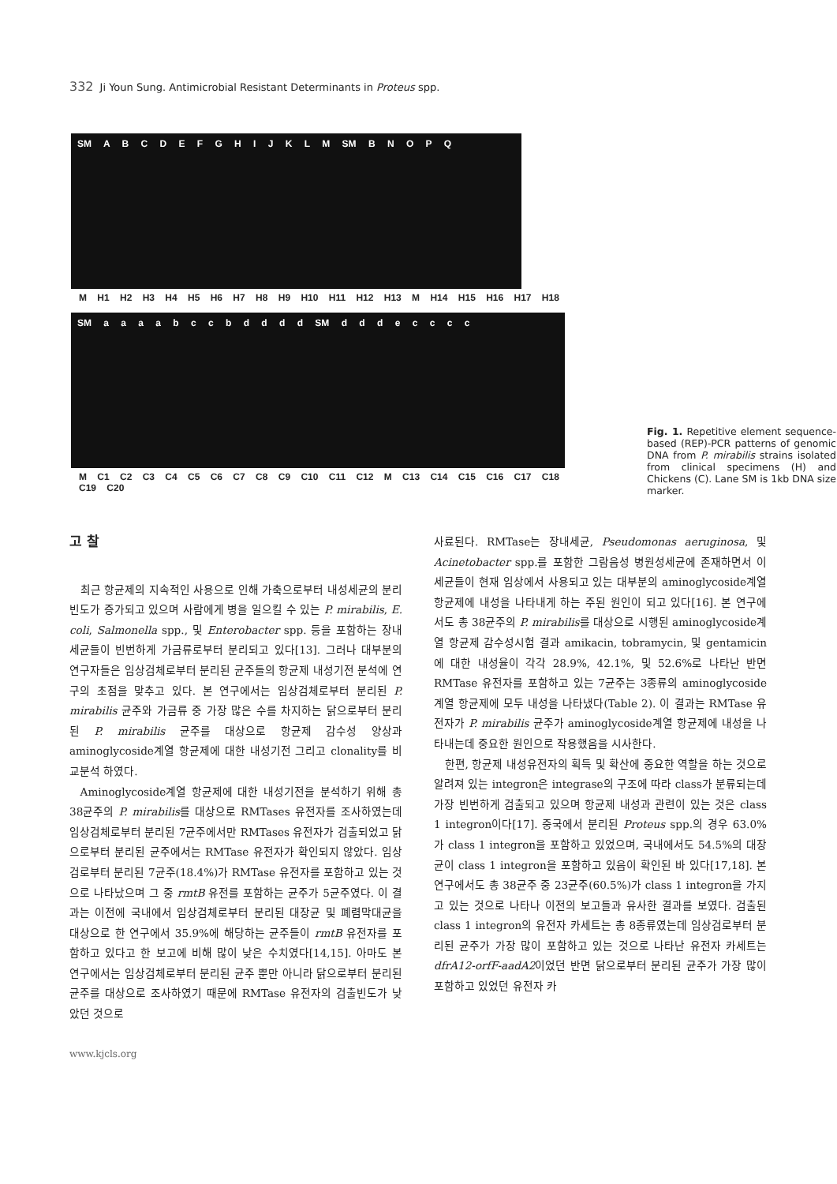332 Ji Youn Sung. Antimicrobial Resistant Determinants in Proteus spp.
SM A B C D E F G H I J K L M SM B N O P Q
M H1 H2 H3 H4 H5 H6 H7 H8 H9 H10 H11 H12 H13 M H14 H15 H16 H17 H18
SM a a a a b c c b d d d d SM d d d e c c c c
M C1 C2 C3 C4 C5 C6 C7 C8 C9 C10 C11 C12 M C13 C14 C15 C16 C17 C18 C19 C20
Fig. 1. Repetitive element sequence-based (REP)-PCR patterns of genomic DNA from P. mirabilis strains isolated from clinical specimens (H) and Chickens (C). Lane SM is 1kb DNA size marker.
고 찰
최근 항균제의 지속적인 사용으로 인해 가축으로부터 내성세균의 분리빈도가 증가되고 있으며 사람에게 병을 일으킬 수 있는 P. mirabilis, E. coli, Salmonella spp., 및 Enterobacter spp. 등을 포함하는 장내세균들이 빈번하게 가금류로부터 분리되고 있다[13]. 그러나 대부분의 연구자들은 임상검체로부터 분리된 균주들의 항균제 내성기전 분석에 연구의 초점을 맞추고 있다. 본 연구에서는 임상검체로부터 분리된 P. mirabilis 균주와 가금류 중 가장 많은 수를 차지하는 닭으로부터 분리된 P. mirabilis 균주를 대상으로 항균제 감수성 양상과 aminoglycoside계열 항균제에 대한 내성기전 그리고 clonality를 비교분석 하였다.
Aminoglycoside계열 항균제에 대한 내성기전을 분석하기 위해 총 38균주의 P. mirabilis를 대상으로 RMTases 유전자를 조사하였는데 임상검체로부터 분리된 7균주에서만 RMTases 유전자가 검출되었고 닭으로부터 분리된 균주에서는 RMTase 유전자가 확인되지 않았다. 임상검로부터 분리된 7균주(18.4%)가 RMTase 유전자를 포함하고 있는 것으로 나타났으며 그 중 rmtB 유전를 포함하는 균주가 5균주였다. 이 결과는 이전에 국내에서 임상검체로부터 분리된 대장균 및 폐렴막대균을 대상으로 한 연구에서 35.9%에 해당하는 균주들이 rmtB 유전자를 포함하고 있다고 한 보고에 비해 많이 낮은 수치였다[14,15]. 아마도 본 연구에서는 임상검체로부터 분리된 균주 뿐만 아니라 닭으로부터 분리된 균주를 대상으로 조사하였기 때문에 RMTase 유전자의 검출빈도가 낮았던 것으로
사료된다. RMTase는 장내세균, Pseudomonas aeruginosa, 및 Acinetobacter spp.를 포함한 그람음성 병원성세균에 존재하면서 이 세균들이 현재 임상에서 사용되고 있는 대부분의 aminoglycoside계열 항균제에 내성을 나타내게 하는 주된 원인이 되고 있다[16]. 본 연구에서도 총 38균주의 P. mirabilis를 대상으로 시행된 aminoglycoside계열 항균제 감수성시험 결과 amikacin, tobramycin, 및 gentamicin에 대한 내성율이 각각 28.9%, 42.1%, 및 52.6%로 나타난 반면 RMTase 유전자를 포함하고 있는 7균주는 3종류의 aminoglycoside계열 항균제에 모두 내성을 나타냈다(Table 2). 이 결과는 RMTase 유전자가 P. mirabilis 균주가 aminoglycoside계열 항균제에 내성을 나타내는데 중요한 원인으로 작용했음을 시사한다.
한편, 항균제 내성유전자의 획득 및 확산에 중요한 역할을 하는 것으로 알려져 있는 integron은 integrase의 구조에 따라 class가 분류되는데 가장 빈번하게 검출되고 있으며 항균제 내성과 관련이 있는 것은 class 1 integron이다[17]. 중국에서 분리된 Proteus spp.의 경우 63.0%가 class 1 integron을 포함하고 있었으며, 국내에서도 54.5%의 대장균이 class 1 integron을 포함하고 있음이 확인된 바 있다[17,18]. 본 연구에서도 총 38균주 중 23균주(60.5%)가 class 1 integron을 가지고 있는 것으로 나타나 이전의 보고들과 유사한 결과를 보였다. 검출된 class 1 integron의 유전자 카세트는 총 8종류였는데 임상검로부터 분리된 균주가 가장 많이 포함하고 있는 것으로 나타난 유전자 카세트는 dfrA12-orfF-aadA2이었던 반면 닭으로부터 분리된 균주가 가장 많이 포함하고 있었던 유전자 카
www.kjcls.org